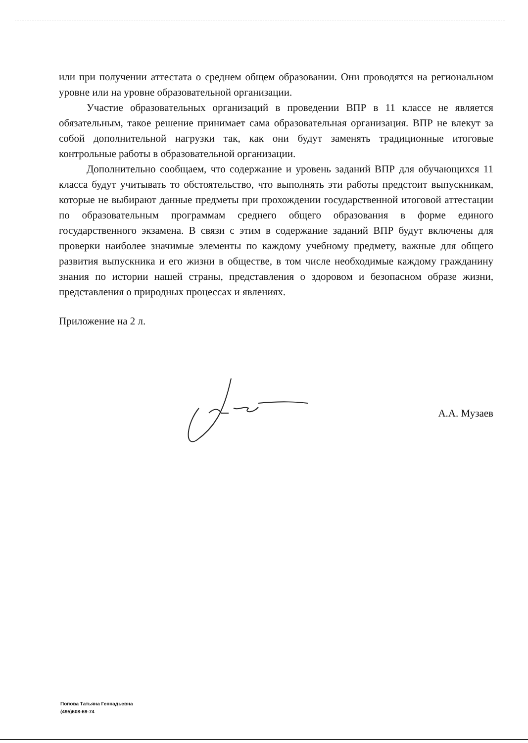или при получении аттестата о среднем общем образовании. Они проводятся на региональном уровне или на уровне образовательной организации.
Участие образовательных организаций в проведении ВПР в 11 классе не является обязательным, такое решение принимает сама образовательная организация. ВПР не влекут за собой дополнительной нагрузки так, как они будут заменять традиционные итоговые контрольные работы в образовательной организации.
Дополнительно сообщаем, что содержание и уровень заданий ВПР для обучающихся 11 класса будут учитывать то обстоятельство, что выполнять эти работы предстоит выпускникам, которые не выбирают данные предметы при прохождении государственной итоговой аттестации по образовательным программам среднего общего образования в форме единого государственного экзамена. В связи с этим в содержание заданий ВПР будут включены для проверки наиболее значимые элементы по каждому учебному предмету, важные для общего развития выпускника и его жизни в обществе, в том числе необходимые каждому гражданину знания по истории нашей страны, представления о здоровом и безопасном образе жизни, представления о природных процессах и явлениях.
Приложение на 2 л.
А.А. Музаев
Попова Татьяна Геннадьевна
(495)608-69-74